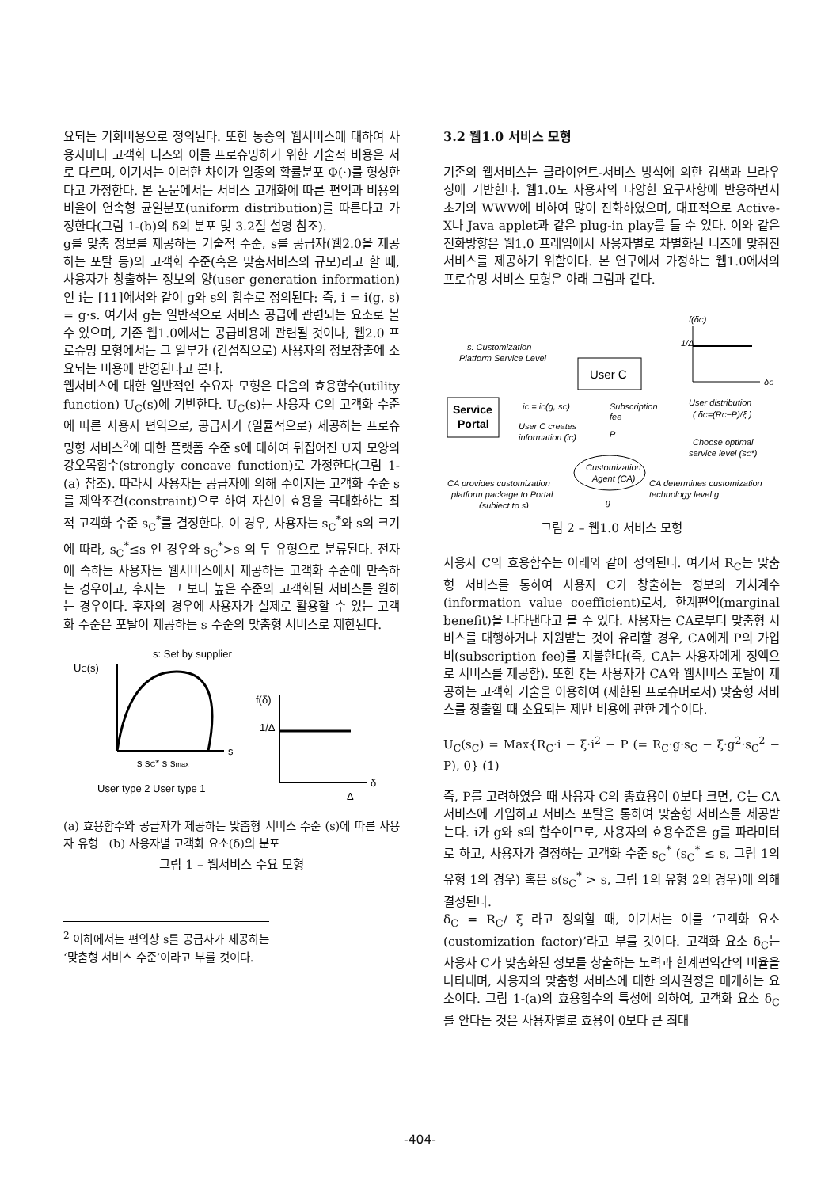요되는 기회비용으로 정의된다. 또한 동종의 웹서비스에 대하여 사용자마다 고객화 니즈와 이를 프로슈밍하기 위한 기술적 비용은 서로 다르며, 여기서는 이러한 차이가 일종의 확률분포 Φ(·)를 형성한다고 가정한다. 본 논문에서는 서비스 고개화에 따른 편익과 비용의 비율이 연속형 균일분포(uniform distribution)를 따른다고 가정한다(그림 1-(b)의 δ의 분포 및 3.2절 설명 참조).
g를 맞춤 정보를 제공하는 기술적 수준, s를 공급자(웹2.0을 제공하는 포탈 등)의 고객화 수준(혹은 맞춤서비스의 규모)라고 할 때, 사용자가 창출하는 정보의 양(user generation information)인 i는 [11]에서와 같이 g와 s의 함수로 정의된다: 즉, i = i(g, s) = g·s. 여기서 g는 일반적으로 서비스 공급에 관련되는 요소로 볼 수 있으며, 기존 웹1.0에서는 공급비용에 관련될 것이나, 웹2.0 프로슈밍 모형에서는 그 일부가 (간접적으로) 사용자의 정보창출에 소요되는 비용에 반영된다고 본다.
웹서비스에 대한 일반적인 수요자 모형은 다음의 효용함수(utility function) U<sub>C</sub>(s)에 기반한다. U<sub>C</sub>(s)는 사용자 C의 고객화 수준에 따른 사용자 편익으로, 공급자가 (일률적으로) 제공하는 프로슈밍형 서비스<sup>2</sup>에 대한 플랫폼 수준 s에 대하여 뒤집어진 U자 모양의 강오목함수(strongly concave function)로 가정한다(그림 1-(a) 참조). 따라서 사용자는 공급자에 의해 주어지는 고객화 수준 s를 제약조건(constraint)으로 하여 자신이 효용을 극대화하는 최적 고객화 수준 s<sub>C</sub><sup>*</sup>를 결정한다. 이 경우, 사용자는 s<sub>C</sub><sup>*</sup>와 s의 크기에 따라, s<sub>C</sub><sup>*</sup>≤s 인 경우와 s<sub>C</sub><sup>*</sup>>s 의 두 유형으로 분류된다. 전자에 속하는 사용자는 웹서비스에서 제공하는 고객화 수준에 만족하는 경우이고, 후자는 그 보다 높은 수준의 고객화된 서비스를 원하는 경우이다. 후자의 경우에 사용자가 실제로 활용할 수 있는 고객화 수준은 포탈이 제공하는 s 수준의 맞춤형 서비스로 제한된다.
UC(s)
s: Set by supplier
s
s sC* s smax
User type 2 User type 1
f(δ)
1/Δ
δ
Δ
(a) 효용함수와 공급자가 제공하는 맞춤형 서비스 수준 (s)에 따른 사용자 유형 (b) 사용자별 고객화 요소(δ)의 분포
그림 1 – 웹서비스 수요 모형
<sup>2</sup> 이하에서는 편의상 s를 공급자가 제공하는 ‘맞춤형 서비스 수준’이라고 부를 것이다.
3.2 웹1.0 서비스 모형
기존의 웹서비스는 클라이언트-서비스 방식에 의한 검색과 브라우징에 기반한다. 웹1.0도 사용자의 다양한 요구사항에 반응하면서 초기의 WWW에 비하여 많이 진화하였으며, 대표적으로 Active-X나 Java applet과 같은 plug-in play를 들 수 있다. 이와 같은 진화방향은 웹1.0 프레임에서 사용자별로 차별화된 니즈에 맞춰진 서비스를 제공하기 위함이다. 본 연구에서 가정하는 웹1.0에서의 프로슈밍 서비스 모형은 아래 그림과 같다.
s: Customization
Platform Service Level
User C
Service
Portal
iC = iC(g, sC)
User C creates
information (iC)
Subscription
fee
P
f(δC)
1/Δ
δC
User distribution
( δC=(RC−P)/ξ )
Choose optimal
service level (sC*)
Customization
Agent (CA)
CA provides customization
platform package to Portal
(subject to s)
CA determines customization
technology level g
g
그림 2 – 웹1.0 서비스 모형
사용자 C의 효용함수는 아래와 같이 정의된다. 여기서 R<sub>C</sub>는 맞춤형 서비스를 통하여 사용자 C가 창출하는 정보의 가치계수(information value coefficient)로서, 한계편익(marginal benefit)을 나타낸다고 볼 수 있다. 사용자는 CA로부터 맞춤형 서비스를 대행하거나 지원받는 것이 유리할 경우, CA에게 P의 가입비(subscription fee)를 지불한다(즉, CA는 사용자에게 정액으로 서비스를 제공함). 또한 ξ는 사용자가 CA와 웹서비스 포탈이 제공하는 고객화 기술을 이용하여 (제한된 프로슈머로서) 맞춤형 서비스를 창출할 때 소요되는 제반 비용에 관한 계수이다.
U<sub>C</sub>(s<sub>C</sub>) = Max{R<sub>C</sub>·i − ξ·i<sup>2</sup> − P (= R<sub>C</sub>·g·s<sub>C</sub> − ξ·g<sup>2</sup>·s<sub>C</sub><sup>2</sup> − P), 0} (1)
즉, P를 고려하였을 때 사용자 C의 총효용이 0보다 크면, C는 CA 서비스에 가입하고 서비스 포탈을 통하여 맞춤형 서비스를 제공받는다. i가 g와 s의 함수이므로, 사용자의 효용수준은 g를 파라미터로 하고, 사용자가 결정하는 고객화 수준 s<sub>C</sub><sup>*</sup> (s<sub>C</sub><sup>*</sup> ≤ s, 그림 1의 유형 1의 경우) 혹은 s(s<sub>C</sub><sup>*</sup> > s, 그림 1의 유형 2의 경우)에 의해 결정된다.
δ<sub>C</sub> = R<sub>C</sub>/ ξ 라고 정의할 때, 여기서는 이를 ‘고객화 요소(customization factor)’라고 부를 것이다. 고객화 요소 δ<sub>C</sub>는 사용자 C가 맞춤화된 정보를 창출하는 노력과 한계편익간의 비율을 나타내며, 사용자의 맞춤형 서비스에 대한 의사결정을 매개하는 요소이다. 그림 1-(a)의 효용함수의 특성에 의하여, 고객화 요소 δ<sub>C</sub>를 안다는 것은 사용자별로 효용이 0보다 큰 최대
-404-